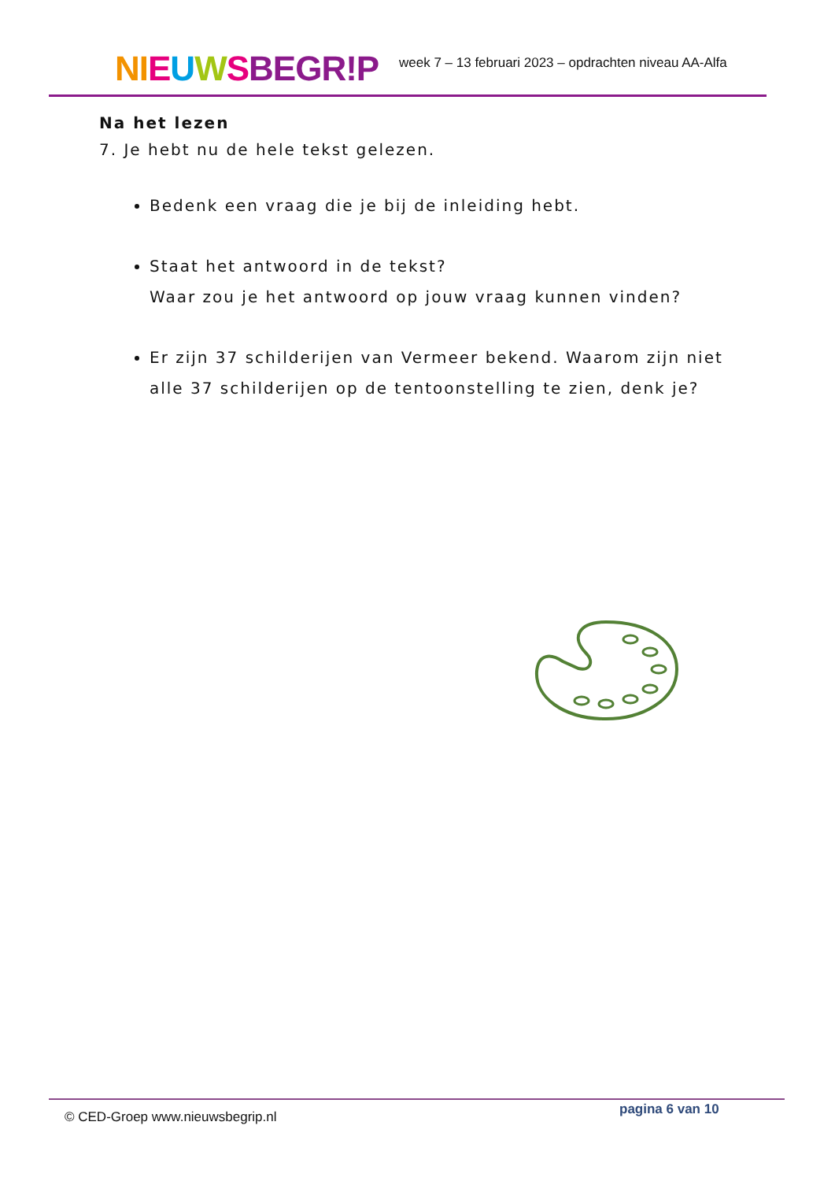NI EUWSBEGR!P
week 7 – 13 februari 2023 – opdrachten niveau AA-Alfa
Na het lezen
7. Je hebt nu de hele tekst gelezen.
Bedenk een vraag die je bij de inleiding hebt.
Staat het antwoord in de tekst?
Waar zou je het antwoord op jouw vraag kunnen vinden?
Er zijn 37 schilderijen van Vermeer bekend. Waarom zijn niet alle 37 schilderijen op de tentoonstelling te zien, denk je?
© CED-Groep www.nieuwsbegrip.nl
pagina 6 van 10